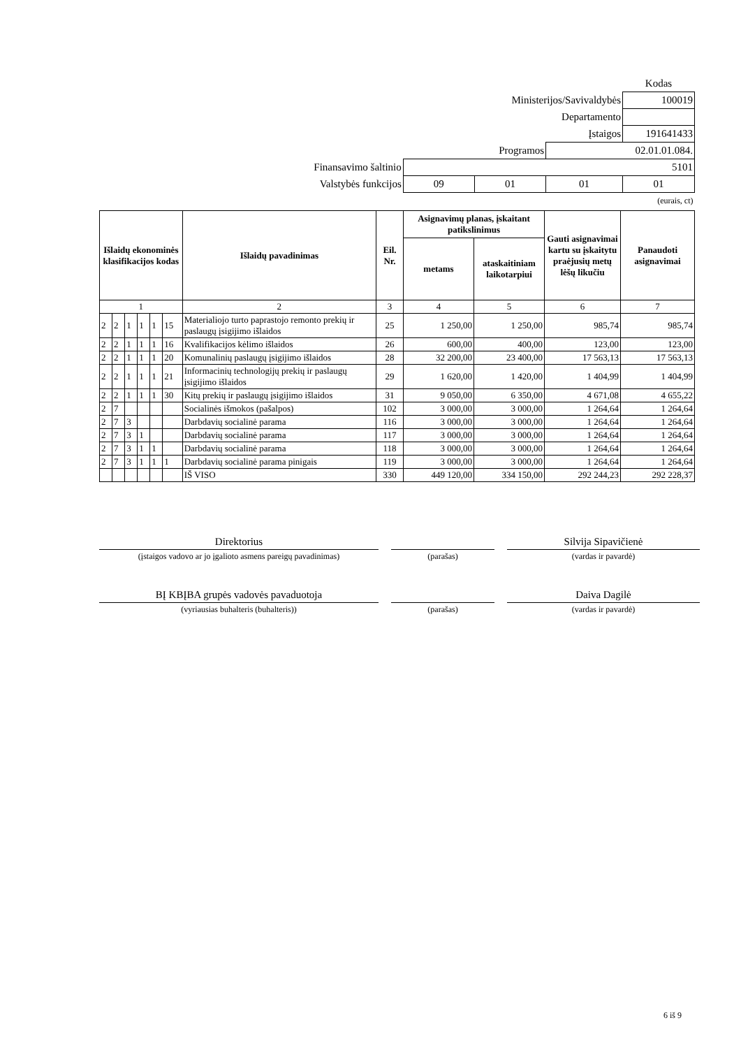| | | | | Kodas |
| Ministerijos/Savivaldybės | | | | 100019 |
| Departamento | | | | |
| Įstaigos | | | | 191641433 |
| Programos | | | 02.01.01.084. | |
| Finansavimo šaltinio | 5101 | | | |
| Valstybės funkcijos | 09 | 01 | 01 | 01 |
| (eurais, ct) | | | | |
| Išlaidų ekonominės klasifikacijos kodas | | | | | | Išlaidų pavadinimas | Eil. Nr. | Asignavimų planas, įskaitant patikslinimus | | Gauti asignavimai kartu su įskaitytu praėjusių metų lėšų likučiu | Panaudoti asignavimai |
| --- | --- | --- | --- | --- | --- | --- | --- | --- | --- | --- | --- |
| | | | | | | | | metams | ataskaitiniam laikotarpiui | | |
| 1 | | | | | | 2 | 3 | 4 | 5 | 6 | 7 |
| 2 | 2 | 1 | 1 | 1 | 15 | Materialiojo turto paprastojo remonto prekių ir paslaugų įsigijimo išlaidos | 25 | 1 250,00 | 1 250,00 | 985,74 | 985,74 |
| 2 | 2 | 1 | 1 | 1 | 16 | Kvalifikacijos kėlimo išlaidos | 26 | 600,00 | 400,00 | 123,00 | 123,00 |
| 2 | 2 | 1 | 1 | 1 | 20 | Komunalinių paslaugų įsigijimo išlaidos | 28 | 32 200,00 | 23 400,00 | 17 563,13 | 17 563,13 |
| 2 | 2 | 1 | 1 | 1 | 21 | Informacinių technologijų prekių ir paslaugų įsigijimo išlaidos | 29 | 1 620,00 | 1 420,00 | 1 404,99 | 1 404,99 |
| 2 | 2 | 1 | 1 | 1 | 30 | Kitų prekių ir paslaugų įsigijimo išlaidos | 31 | 9 050,00 | 6 350,00 | 4 671,08 | 4 655,22 |
| 2 | 7 | | | | | Socialinės išmokos (pašalpos) | 102 | 3 000,00 | 3 000,00 | 1 264,64 | 1 264,64 |
| 2 | 7 | 3 | | | | Darbdavių socialinė parama | 116 | 3 000,00 | 3 000,00 | 1 264,64 | 1 264,64 |
| 2 | 7 | 3 | 1 | | | Darbdavių socialinė parama | 117 | 3 000,00 | 3 000,00 | 1 264,64 | 1 264,64 |
| 2 | 7 | 3 | 1 | 1 | | Darbdavių socialinė parama | 118 | 3 000,00 | 3 000,00 | 1 264,64 | 1 264,64 |
| 2 | 7 | 3 | 1 | 1 | 1 | Darbdavių socialinė parama pinigais | 119 | 3 000,00 | 3 000,00 | 1 264,64 | 1 264,64 |
| | | | | | | IŠ VISO | 330 | 449 120,00 | 334 150,00 | 292 244,23 | 292 228,37 |
| Direktorius | | | | Silvija Sipavičienė |
| (įstaigos vadovo ar jo įgalioto asmens pareigų pavadinimas) | | (parašas) | | (vardas ir pavardė) |
| BĮ KBĮBA grupės vadovės pavaduotoja | | | | Daiva Dagilė |
| (vyriausias buhalteris (buhalteris)) | | (parašas) | | (vardas ir pavardė) |
6 iš 9